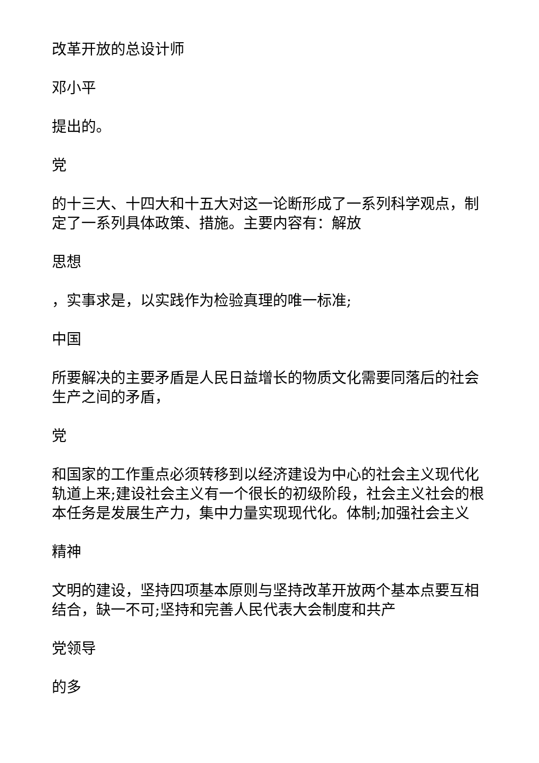改革开放的总设计师
邓小平
提出的。
党
的十三大、十四大和十五大对这一论断形成了一系列科学观点，制定了一系列具体政策、措施。主要内容有：解放
思想
，实事求是，以实践作为检验真理的唯一标准;
中国
所要解决的主要矛盾是人民日益增长的物质文化需要同落后的社会生产之间的矛盾，
党
和国家的工作重点必须转移到以经济建设为中心的社会主义现代化轨道上来;建设社会主义有一个很长的初级阶段，社会主义社会的根本任务是发展生产力，集中力量实现现代化。体制;加强社会主义
精神
文明的建设，坚持四项基本原则与坚持改革开放两个基本点要互相结合，缺一不可;坚持和完善人民代表大会制度和共产
党领导
的多